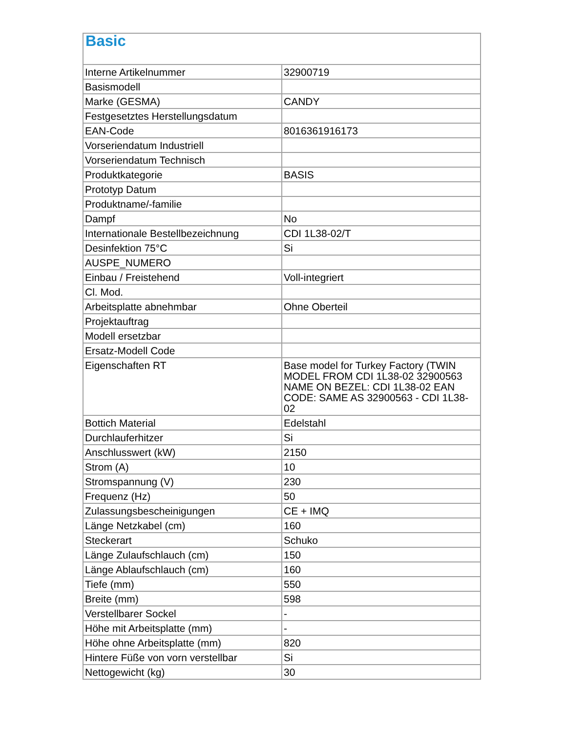| Basic | |
| --- | --- |
| Interne Artikelnummer | 32900719 |
| Basismodell | |
| Marke (GESMA) | CANDY |
| Festgesetztes Herstellungsdatum | |
| EAN-Code | 8016361916173 |
| Vorseriendatum Industriell | |
| Vorseriendatum Technisch | |
| Produktkategorie | BASIS |
| Prototyp Datum | |
| Produktname/-familie | |
| Dampf | No |
| Internationale Bestellbezeichnung | CDI 1L38-02/T |
| Desinfektion 75°C | Si |
| AUSPE_NUMERO | |
| Einbau / Freistehend | Voll-integriert |
| Cl. Mod. | |
| Arbeitsplatte abnehmbar | Ohne Oberteil |
| Projektauftrag | |
| Modell ersetzbar | |
| Ersatz-Modell Code | |
| Eigenschaften RT | Base model for Turkey Factory (TWIN MODEL FROM CDI 1L38-02 32900563 NAME ON BEZEL: CDI 1L38-02 EAN CODE: SAME AS 32900563 - CDI 1L38-02 |
| Bottich Material | Edelstahl |
| Durchlauferhitzer | Si |
| Anschlusswert (kW) | 2150 |
| Strom (A) | 10 |
| Stromspannung (V) | 230 |
| Frequenz (Hz) | 50 |
| Zulassungsbescheinigungen | CE + IMQ |
| Länge Netzkabel (cm) | 160 |
| Steckerart | Schuko |
| Länge Zulaufschlauch (cm) | 150 |
| Länge Ablaufschlauch (cm) | 160 |
| Tiefe (mm) | 550 |
| Breite (mm) | 598 |
| Verstellbarer Sockel | - |
| Höhe mit Arbeitsplatte (mm) | - |
| Höhe ohne Arbeitsplatte (mm) | 820 |
| Hintere Füße von vorn verstellbar | Si |
| Nettogewicht (kg) | 30 |